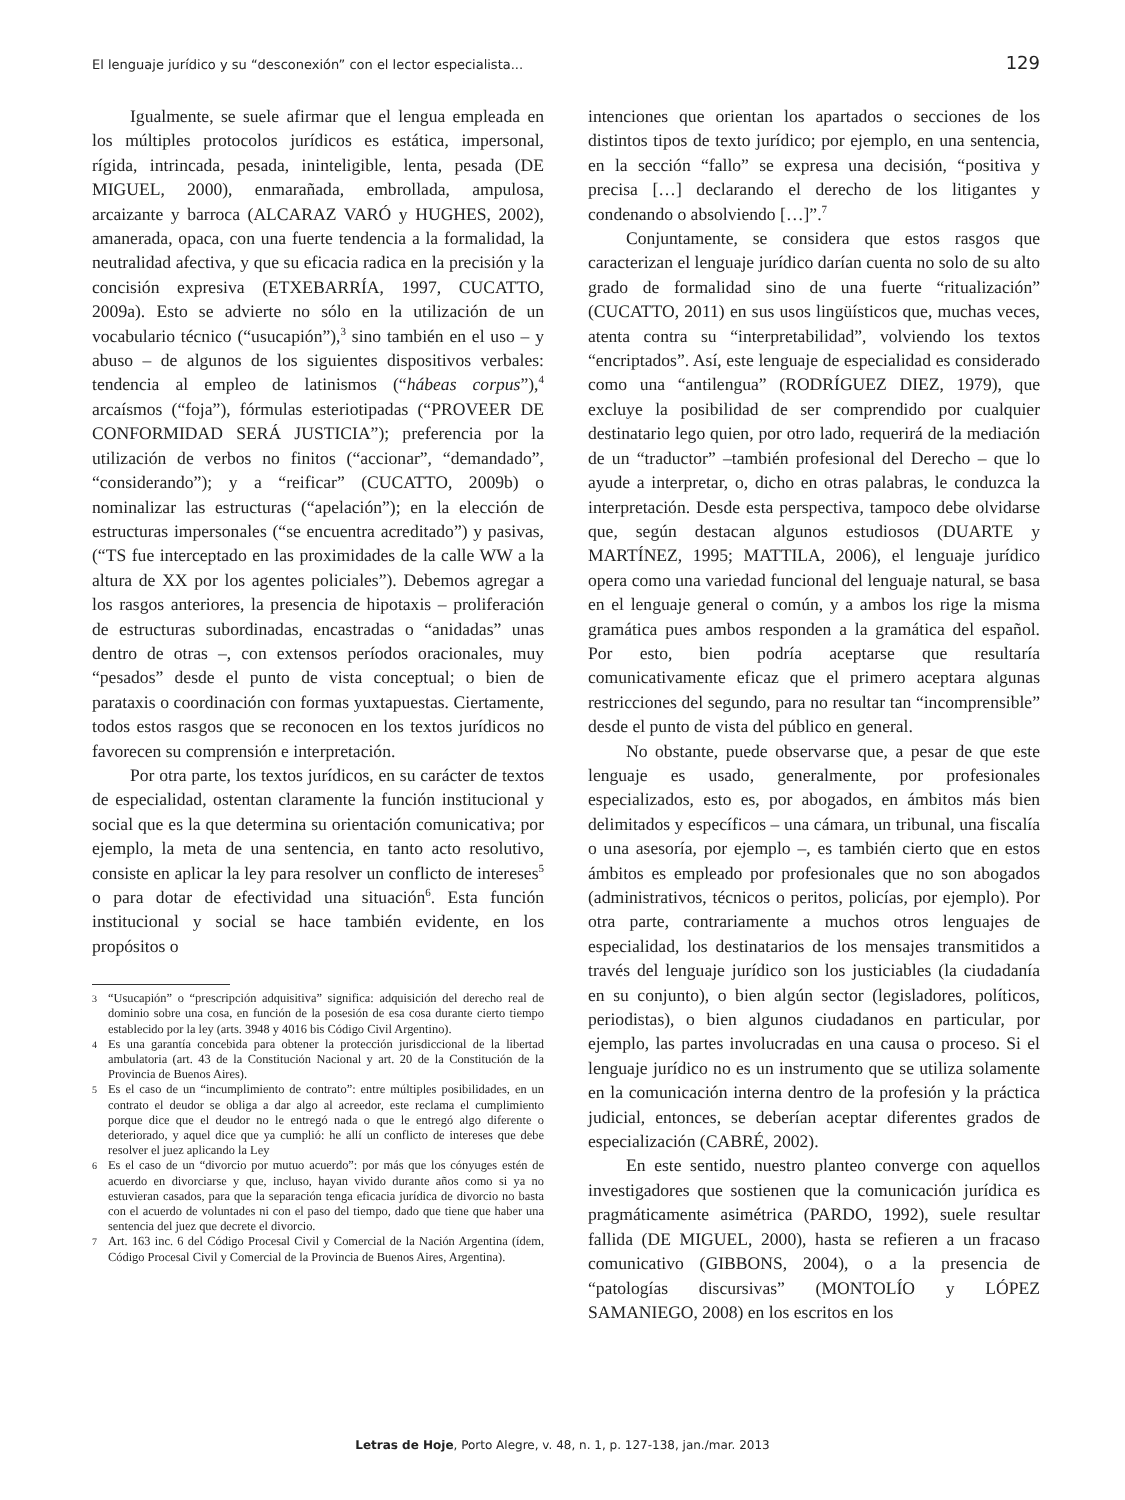El lenguaje jurídico y su “desconexión” con el lector especialista... 129
Igualmente, se suele afirmar que el lengua empleada en los múltiples protocolos jurídicos es estática, impersonal, rígida, intrincada, pesada, ininteligible, lenta, pesada (DE MIGUEL, 2000), enmarañada, embrollada, ampulosa, arcaizante y barroca (ALCARAZ VARÓ y HUGHES, 2002), amanerada, opaca, con una fuerte tendencia a la formalidad, la neutralidad afectiva, y que su eficacia radica en la precisión y la concisión expresiva (ETXEBARRÍA, 1997, CUCATTO, 2009a). Esto se advierte no sólo en la utilización de un vocabulario técnico (“usucapión”),<sup>3</sup> sino también en el uso – y abuso – de algunos de los siguientes dispositivos verbales: tendencia al empleo de latinismos (“hábeas corpus”),<sup>4</sup> arcaísmos (“foja”), fórmulas esteriotipadas (“PROVEER DE CONFORMIDAD SERÁ JUSTICIA”); preferencia por la utilización de verbos no finitos (“accionar”, “demandado”, “considerando”); y a “reificar” (CUCATTO, 2009b) o nominalizar las estructuras (“apelación”); en la elección de estructuras impersonales (“se encuentra acreditado”) y pasivas, (“TS fue interceptado en las proximidades de la calle WW a la altura de XX por los agentes policiales”). Debemos agregar a los rasgos anteriores, la presencia de hipotaxis – proliferación de estructuras subordinadas, encastradas o “anidadas” unas dentro de otras –, con extensos períodos oracionales, muy “pesados” desde el punto de vista conceptual; o bien de parataxis o coordinación con formas yuxtapuestas. Ciertamente, todos estos rasgos que se reconocen en los textos jurídicos no favorecen su comprensión e interpretación.
Por otra parte, los textos jurídicos, en su carácter de textos de especialidad, ostentan claramente la función institucional y social que es la que determina su orientación comunicativa; por ejemplo, la meta de una sentencia, en tanto acto resolutivo, consiste en aplicar la ley para resolver un conflicto de intereses<sup>5</sup> o para dotar de efectividad una situación<sup>6</sup>. Esta función institucional y social se hace también evidente, en los propósitos o
3 “Usucapión” o “prescripción adquisitiva” significa: adquisición del derecho real de dominio sobre una cosa, en función de la posesión de esa cosa durante cierto tiempo establecido por la ley (arts. 3948 y 4016 bis Código Civil Argentino).
4 Es una garantía concebida para obtener la protección jurisdiccional de la libertad ambulatoria (art. 43 de la Constitución Nacional y art. 20 de la Constitución de la Provincia de Buenos Aires).
5 Es el caso de un “incumplimiento de contrato”: entre múltiples posibilidades, en un contrato el deudor se obliga a dar algo al acreedor, este reclama el cumplimiento porque dice que el deudor no le entregó nada o que le entregó algo diferente o deteriorado, y aquel dice que ya cumplió: he allí un conflicto de intereses que debe resolver el juez aplicando la Ley
6 Es el caso de un “divorcio por mutuo acuerdo”: por más que los cónyuges estén de acuerdo en divorciarse y que, incluso, hayan vivido durante años como si ya no estuvieran casados, para que la separación tenga eficacia jurídica de divorcio no basta con el acuerdo de voluntades ni con el paso del tiempo, dado que tiene que haber una sentencia del juez que decrete el divorcio.
7 Art. 163 inc. 6 del Código Procesal Civil y Comercial de la Nación Argentina (ídem, Código Procesal Civil y Comercial de la Provincia de Buenos Aires, Argentina).
intenciones que orientan los apartados o secciones de los distintos tipos de texto jurídico; por ejemplo, en una sentencia, en la sección “fallo” se expresa una decisión, “positiva y precisa […] declarando el derecho de los litigantes y condenando o absolviendo […]”.<sup>7</sup>
Conjuntamente, se considera que estos rasgos que caracterizan el lenguaje jurídico darían cuenta no solo de su alto grado de formalidad sino de una fuerte “ritualización” (CUCATTO, 2011) en sus usos lingüísticos que, muchas veces, atenta contra su “interpretabilidad”, volviendo los textos “encriptados”. Así, este lenguaje de especialidad es considerado como una “antilengua” (RODRÍGUEZ DIEZ, 1979), que excluye la posibilidad de ser comprendido por cualquier destinatario lego quien, por otro lado, requerirá de la mediación de un “traductor” –también profesional del Derecho – que lo ayude a interpretar, o, dicho en otras palabras, le conduzca la interpretación. Desde esta perspectiva, tampoco debe olvidarse que, según destacan algunos estudiosos (DUARTE y MARTÍNEZ, 1995; MATTILA, 2006), el lenguaje jurídico opera como una variedad funcional del lenguaje natural, se basa en el lenguaje general o común, y a ambos los rige la misma gramática pues ambos responden a la gramática del español. Por esto, bien podría aceptarse que resultaría comunicativamente eficaz que el primero aceptara algunas restricciones del segundo, para no resultar tan “incomprensible” desde el punto de vista del público en general.
No obstante, puede observarse que, a pesar de que este lenguaje es usado, generalmente, por profesionales especializados, esto es, por abogados, en ámbitos más bien delimitados y específicos – una cámara, un tribunal, una fiscalía o una asesoría, por ejemplo –, es también cierto que en estos ámbitos es empleado por profesionales que no son abogados (administrativos, técnicos o peritos, policías, por ejemplo). Por otra parte, contrariamente a muchos otros lenguajes de especialidad, los destinatarios de los mensajes transmitidos a través del lenguaje jurídico son los justiciables (la ciudadanía en su conjunto), o bien algún sector (legisladores, políticos, periodistas), o bien algunos ciudadanos en particular, por ejemplo, las partes involucradas en una causa o proceso. Si el lenguaje jurídico no es un instrumento que se utiliza solamente en la comunicación interna dentro de la profesión y la práctica judicial, entonces, se deberían aceptar diferentes grados de especialización (CABRÉ, 2002).
En este sentido, nuestro planteo converge con aquellos investigadores que sostienen que la comunicación jurídica es pragmáticamente asimétrica (PARDO, 1992), suele resultar fallida (DE MIGUEL, 2000), hasta se refieren a un fracaso comunicativo (GIBBONS, 2004), o a la presencia de “patologías discursivas” (MONTOLÍO y LÓPEZ SAMANIEGO, 2008) en los escritos en los
Letras de Hoje, Porto Alegre, v. 48, n. 1, p. 127-138, jan./mar. 2013